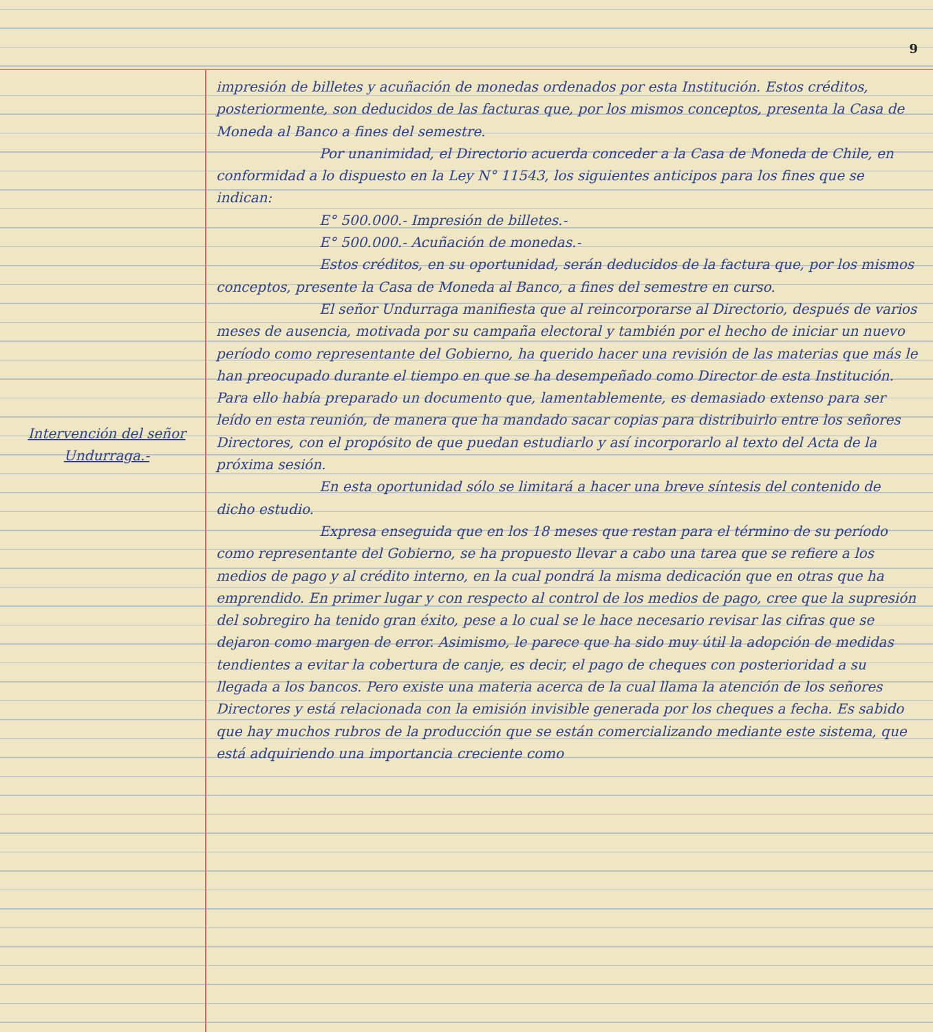9
Intervención del señor Undurraga.-
impresión de billetes y acuñación de monedas ordenados por esta Institución. Estos créditos, posteriormente, son deducidos de las facturas que, por los mismos conceptos, presenta la Casa de Moneda al Banco a fines del semestre.
Por unanimidad, el Directorio acuerda conceder a la Casa de Moneda de Chile, en conformidad a lo dispuesto en la Ley N° 11543, los siguientes anticipos para los fines que se indican:
E° 500.000.- Impresión de billetes.-
E° 500.000.- Acuñación de monedas.-
Estos créditos, en su oportunidad, serán deducidos de la factura que, por los mismos conceptos, presente la Casa de Moneda al Banco, a fines del semestre en curso.
El señor Undurraga manifiesta que al reincorporarse al Directorio, después de varios meses de ausencia, motivada por su campaña electoral y también por el hecho de iniciar un nuevo período como representante del Gobierno, ha querido hacer una revisión de las materias que más le han preocupado durante el tiempo en que se ha desempeñado como Director de esta Institución. Para ello había preparado un documento que, lamentablemente, es demasiado extenso para ser leído en esta reunión, de manera que ha mandado sacar copias para distribuirlo entre los señores Directores, con el propósito de que puedan estudiarlo y así incorporarlo al texto del Acta de la próxima sesión.
En esta oportunidad sólo se limitará a hacer una breve síntesis del contenido de dicho estudio.
Expresa enseguida que en los 18 meses que restan para el término de su período como representante del Gobierno, se ha propuesto llevar a cabo una tarea que se refiere a los medios de pago y al crédito interno, en la cual pondrá la misma dedicación que en otras que ha emprendido. En primer lugar y con respecto al control de los medios de pago, cree que la supresión del sobregiro ha tenido gran éxito, pese a lo cual se le hace necesario revisar las cifras que se dejaron como margen de error. Asimismo, le parece que ha sido muy útil la adopción de medidas tendientes a evitar la cobertura de canje, es decir, el pago de cheques con posterioridad a su llegada a los bancos. Pero existe una materia acerca de la cual llama la atención de los señores Directores y está relacionada con la emisión invisible generada por los cheques a fecha. Es sabido que hay muchos rubros de la producción que se están comercializando mediante este sistema, que está adquiriendo una importancia creciente como